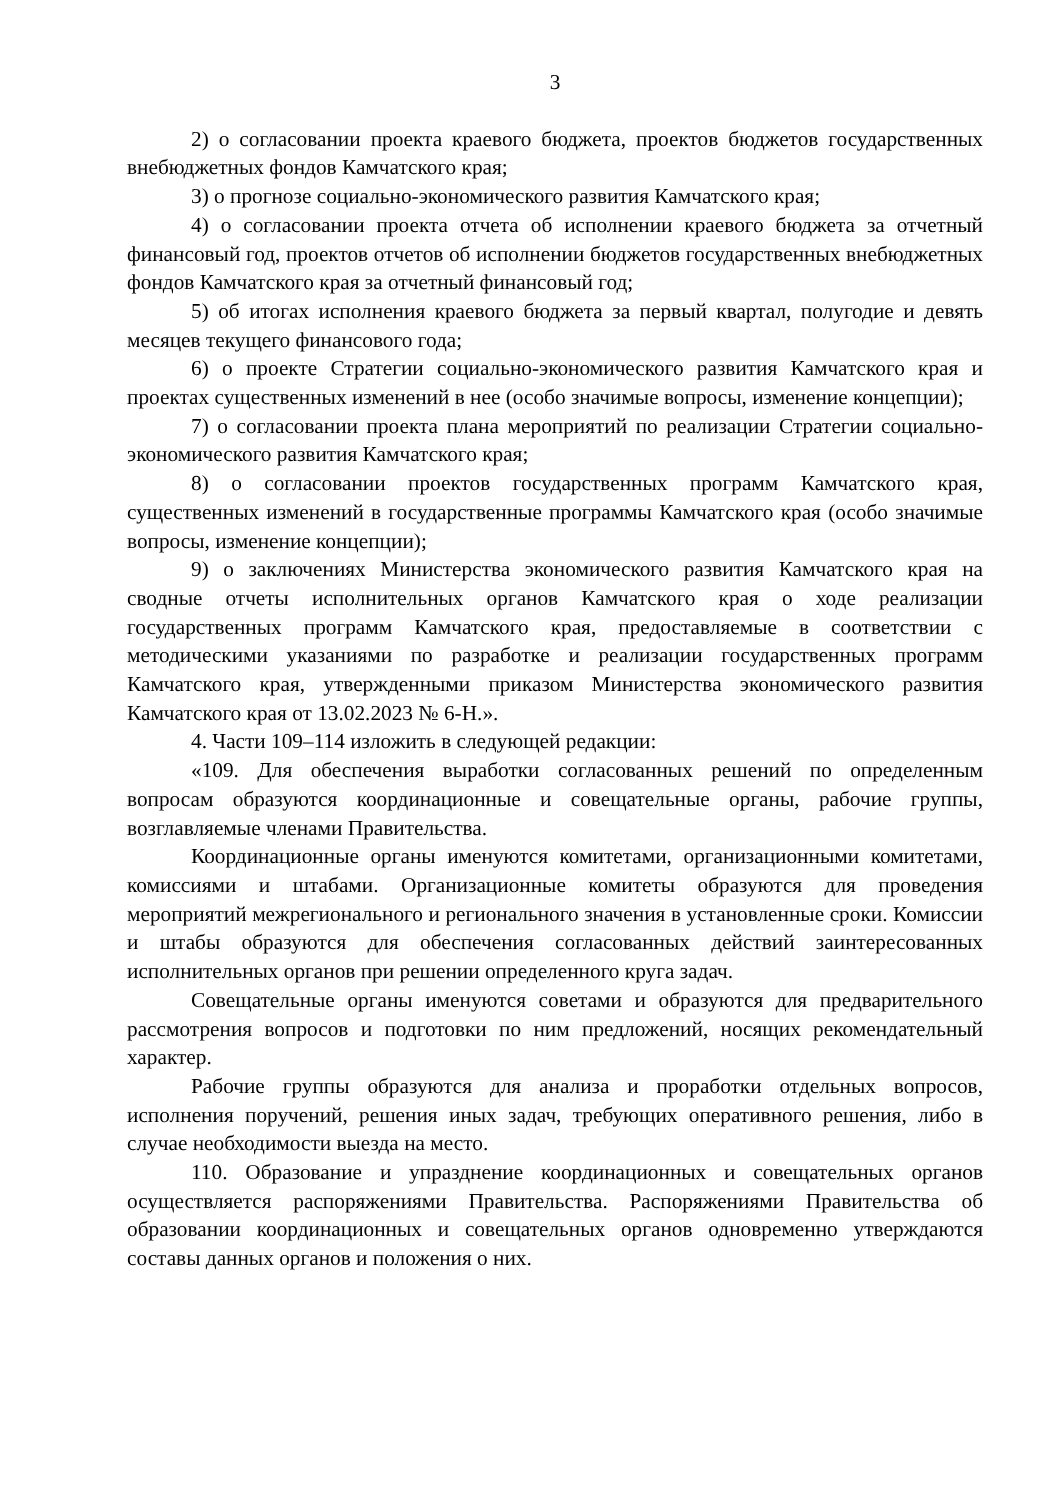3
2) о согласовании проекта краевого бюджета, проектов бюджетов государственных внебюджетных фондов Камчатского края;
3) о прогнозе социально-экономического развития Камчатского края;
4) о согласовании проекта отчета об исполнении краевого бюджета за отчетный финансовый год, проектов отчетов об исполнении бюджетов государственных внебюджетных фондов Камчатского края за отчетный финансовый год;
5) об итогах исполнения краевого бюджета за первый квартал, полугодие и девять месяцев текущего финансового года;
6) о проекте Стратегии социально-экономического развития Камчатского края и проектах существенных изменений в нее (особо значимые вопросы, изменение концепции);
7) о согласовании проекта плана мероприятий по реализации Стратегии социально-экономического развития Камчатского края;
8) о согласовании проектов государственных программ Камчатского края, существенных изменений в государственные программы Камчатского края (особо значимые вопросы, изменение концепции);
9) о заключениях Министерства экономического развития Камчатского края на сводные отчеты исполнительных органов Камчатского края о ходе реализации государственных программ Камчатского края, предоставляемые в соответствии с методическими указаниями по разработке и реализации государственных программ Камчатского края, утвержденными приказом Министерства экономического развития Камчатского края от 13.02.2023 № 6-Н.».
4. Части 109–114 изложить в следующей редакции:
«109. Для обеспечения выработки согласованных решений по определенным вопросам образуются координационные и совещательные органы, рабочие группы, возглавляемые членами Правительства.
Координационные органы именуются комитетами, организационными комитетами, комиссиями и штабами. Организационные комитеты образуются для проведения мероприятий межрегионального и регионального значения в установленные сроки. Комиссии и штабы образуются для обеспечения согласованных действий заинтересованных исполнительных органов при решении определенного круга задач.
Совещательные органы именуются советами и образуются для предварительного рассмотрения вопросов и подготовки по ним предложений, носящих рекомендательный характер.
Рабочие группы образуются для анализа и проработки отдельных вопросов, исполнения поручений, решения иных задач, требующих оперативного решения, либо в случае необходимости выезда на место.
110. Образование и упразднение координационных и совещательных органов осуществляется распоряжениями Правительства. Распоряжениями Правительства об образовании координационных и совещательных органов одновременно утверждаются составы данных органов и положения о них.